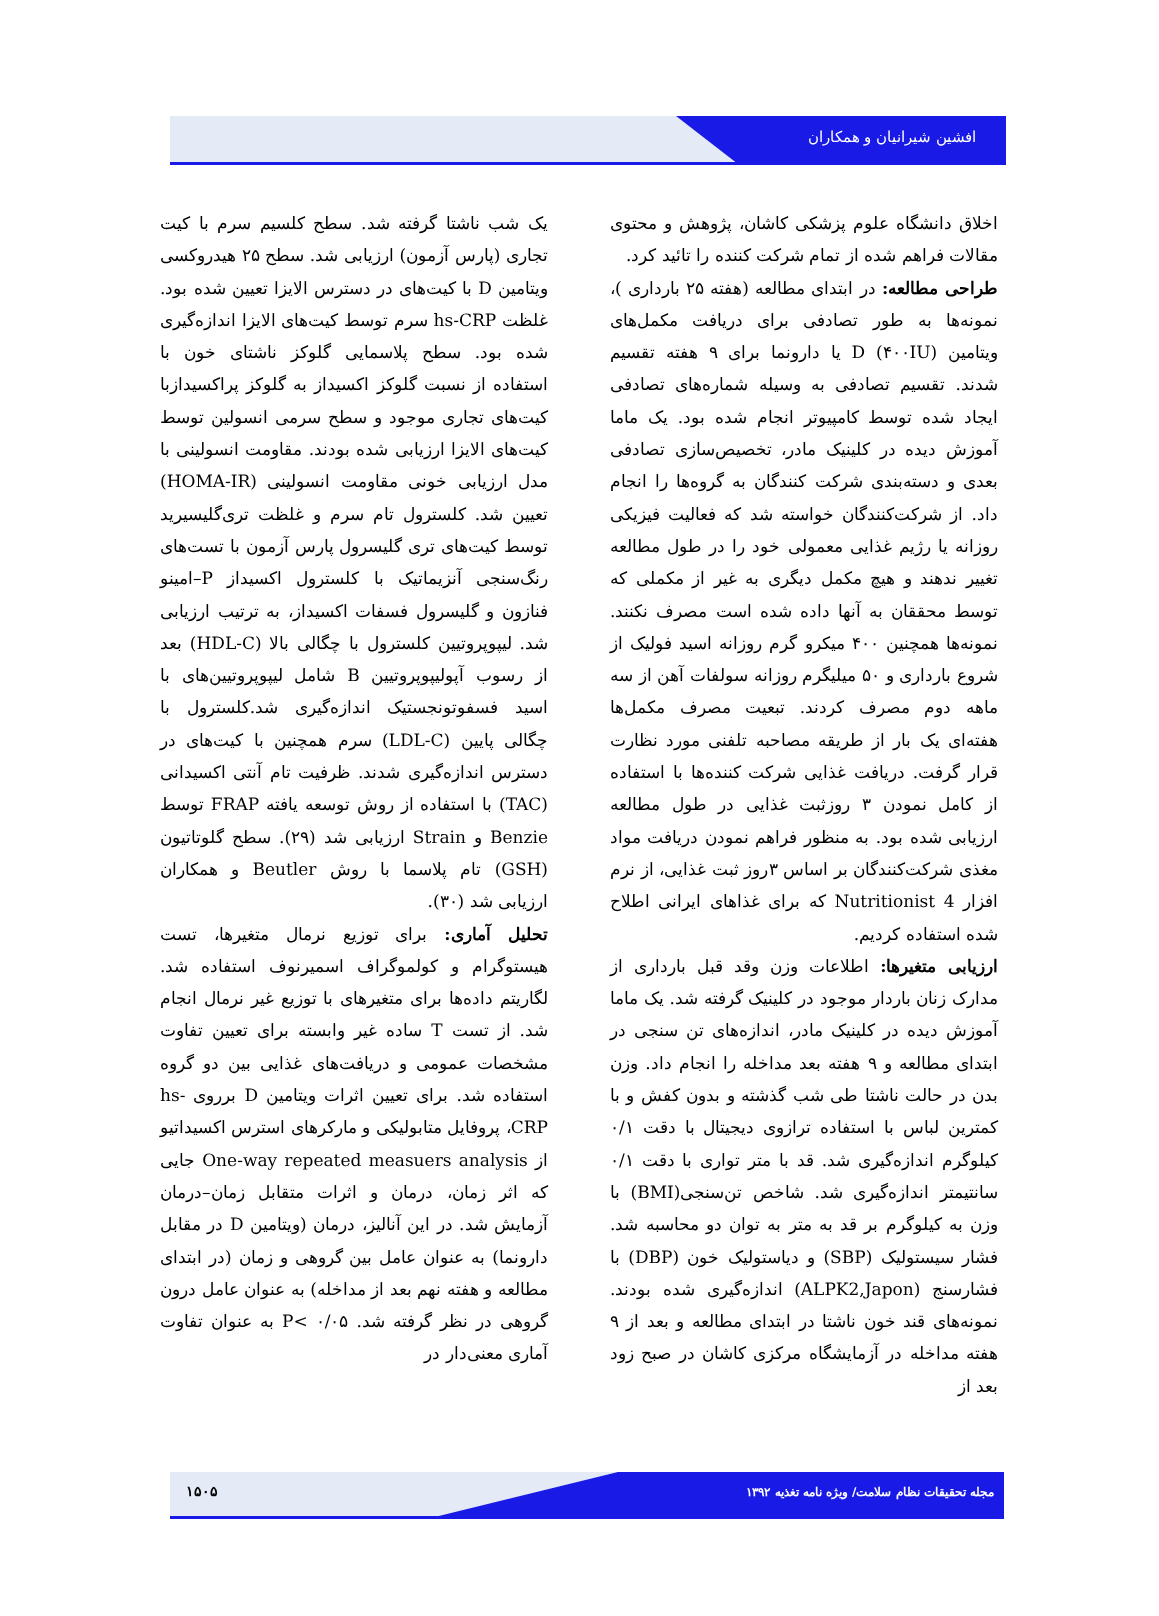افشین شیرانیان و همکاران
اخلاق دانشگاه علوم پزشکی کاشان، پژوهش و محتوی مقالات فراهم شده از تمام شرکت کننده را تائید کرد.
طراحی مطالعه: در ابتدای مطالعه (هفته ۲۵ بارداری )، نمونه‌ها به طور تصادفی برای دریافت مکمل‌های ویتامین D (۴۰۰IU) یا دارونما برای ۹ هفته تقسیم شدند. تقسیم تصادفی به وسیله شماره‌های تصادفی ایجاد شده توسط کامپیوتر انجام شده بود. یک ماما آموزش دیده در کلینیک مادر، تخصیص‌سازی تصادفی بعدی و دسته‌بندی شرکت کنندگان به گروه‌ها را انجام داد. از شرکت‌کنندگان خواسته شد که فعالیت فیزیکی روزانه یا رژیم غذایی معمولی خود را در طول مطالعه تغییر ندهند و هیچ مکمل دیگری به غیر از مکملی که توسط محققان به آنها داده شده است مصرف نکنند. نمونه‌ها همچنین ۴۰۰ میکرو گرم روزانه اسید فولیک از شروع بارداری و ۵۰ میلیگرم روزانه سولفات آهن از سه ماهه دوم مصرف کردند. تبعیت مصرف مکمل‌ها هفته‌ای یک بار از طریقه مصاحبه تلفنی مورد نظارت قرار گرفت. دریافت غذایی شرکت کننده‌ها با استفاده از کامل نمودن ۳ روزثبت غذایی در طول مطالعه ارزیابی شده بود. به منظور فراهم نمودن دریافت مواد مغذی شرکت‌کنندگان بر اساس ۳روز ثبت غذایی، از نرم افزار Nutritionist 4 که برای غذاهای ایرانی اطلاح شده استفاده کردیم.
ارزیابی متغیرها: اطلاعات وزن وقد قبل بارداری از مدارک زنان باردار موجود در کلینیک گرفته شد. یک ماما آموزش دیده در کلینیک مادر، اندازه‌های تن سنجی در ابتدای مطالعه و ۹ هفته بعد مداخله را انجام داد. وزن بدن در حالت ناشتا طی شب گذشته و بدون کفش و با کمترین لباس با استفاده ترازوی دیجیتال با دقت ۰/۱ کیلوگرم اندازه‌گیری شد. قد با متر تواری با دقت ۰/۱ سانتیمتر اندازه‌گیری شد. شاخص تن‌سنجی(BMI) با وزن به کیلوگرم بر قد به متر به توان دو محاسبه شد. فشار سیستولیک (SBP) و دیاستولیک خون (DBP) با فشارسنج (ALPK2,Japon) اندازه‌گیری شده بودند. نمونه‌های قند خون ناشتا در ابتدای مطالعه و بعد از ۹ هفته مداخله در آزمایشگاه مرکزی کاشان در صبح زود بعد از
یک شب ناشتا گرفته شد. سطح کلسیم سرم با کیت تجاری (پارس آزمون) ارزیابی شد. سطح ۲۵ هیدروکسی ویتامین D با کیت‌های در دسترس الایزا تعیین شده بود. غلظت hs-CRP سرم توسط کیت‌های الایزا اندازه‌گیری شده بود. سطح پلاسمایی گلوکز ناشتای خون با استفاده از نسبت گلوکز اکسیداز به گلوکز پراکسیدازبا کیت‌های تجاری موجود و سطح سرمی انسولین توسط کیت‌های الایزا ارزیابی شده بودند. مقاومت انسولینی با مدل ارزیابی خونی مقاومت انسولینی (HOMA-IR) تعیین شد. کلسترول تام سرم و غلظت تری‌گلیسیرید توسط کیت‌های تری گلیسرول پارس آزمون با تست‌های رنگ‌سنجی آنزیماتیک با کلسترول اکسیداز P–امینو فنازون و گلیسرول فسفات اکسیداز، به ترتیب ارزیابی شد. لیپوپروتیین کلسترول با چگالی بالا (HDL-C) بعد از رسوب آپولیپوپروتیین B شامل لیپوپروتیین‌های با اسید فسفوتونجستیک اندازه‌گیری شد.کلسترول با چگالی پایین (LDL-C) سرم همچنین با کیت‌های در دسترس اندازه‌گیری شدند. ظرفیت تام آنتی اکسیدانی (TAC) با استفاده از روش توسعه یافته FRAP توسط Benzie و Strain ارزیابی شد (۲۹). سطح گلوتاتیون (GSH) تام پلاسما با روش Beutler و همکاران ارزیابی شد (۳۰).
تحلیل آماری: برای توزیع نرمال متغیرها، تست هیستوگرام و کولموگراف اسمیرنوف استفاده شد. لگاریتم داده‌ها برای متغیرهای با توزیع غیر نرمال انجام شد. از تست T ساده غیر وابسته برای تعیین تفاوت مشخصات عمومی و دریافت‌های غذایی بین دو گروه استفاده شد. برای تعیین اثرات ویتامین D برروی hs-CRP، پروفایل متابولیکی و مارکرهای استرس اکسیداتیو از One-way repeated measuers analysis جایی که اثر زمان، درمان و اثرات متقابل زمان–درمان آزمایش شد. در این آنالیز، درمان (ویتامین D در مقابل دارونما) به عنوان عامل بین گروهی و زمان (در ابتدای مطالعه و هفته نهم بعد از مداخله) به عنوان عامل درون گروهی در نظر گرفته شد. P< ۰/۰۵ به عنوان تفاوت آماری معنی‌دار در
۱۵۰۵
مجله تحقیقات نظام سلامت/ ویژه نامه تغذیه ۱۳۹۲